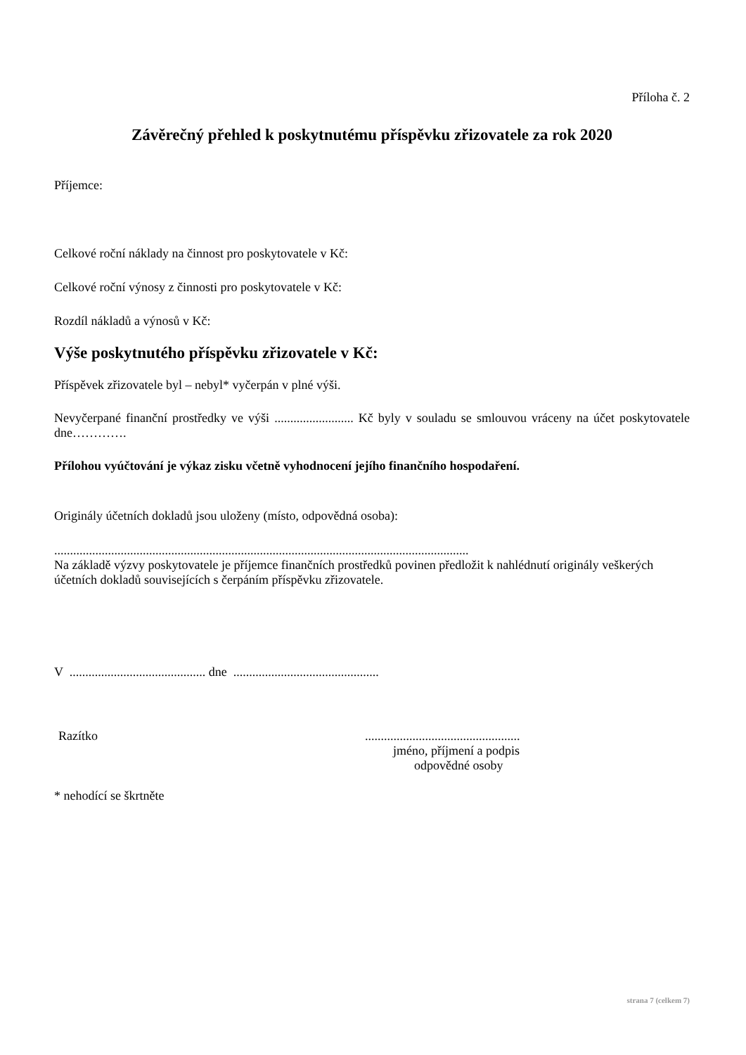Příloha č. 2
Závěrečný přehled k poskytnutému příspěvku zřizovatele za rok 2020
Příjemce:
Celkové roční náklady na činnost pro poskytovatele v Kč:
Celkové roční výnosy z činnosti pro poskytovatele v Kč:
Rozdíl nákladů a výnosů v Kč:
Výše poskytnutého příspěvku zřizovatele v Kč:
Příspěvek zřizovatele byl – nebyl* vyčerpán v plné výši.
Nevyčerpané finanční prostředky ve výši ......................... Kč byly v souladu se smlouvou vráceny na účet poskytovatele dne………….
Přílohou vyúčtování je výkaz zisku včetně vyhodnocení jejího finančního hospodaření.
Originály účetních dokladů jsou uloženy (místo, odpovědná osoba):
...................................................................................................................................
Na základě výzvy poskytovatele je příjemce finančních prostředků povinen předložit k nahlédnutí originály veškerých účetních dokladů souvisejících s čerpáním příspěvku zřizovatele.
V ........................................... dne ..............................................
Razítko .................................................
jméno, příjmení a podpis
odpovědné osoby
* nehodící se škrtněte
strana 7 (celkem 7)